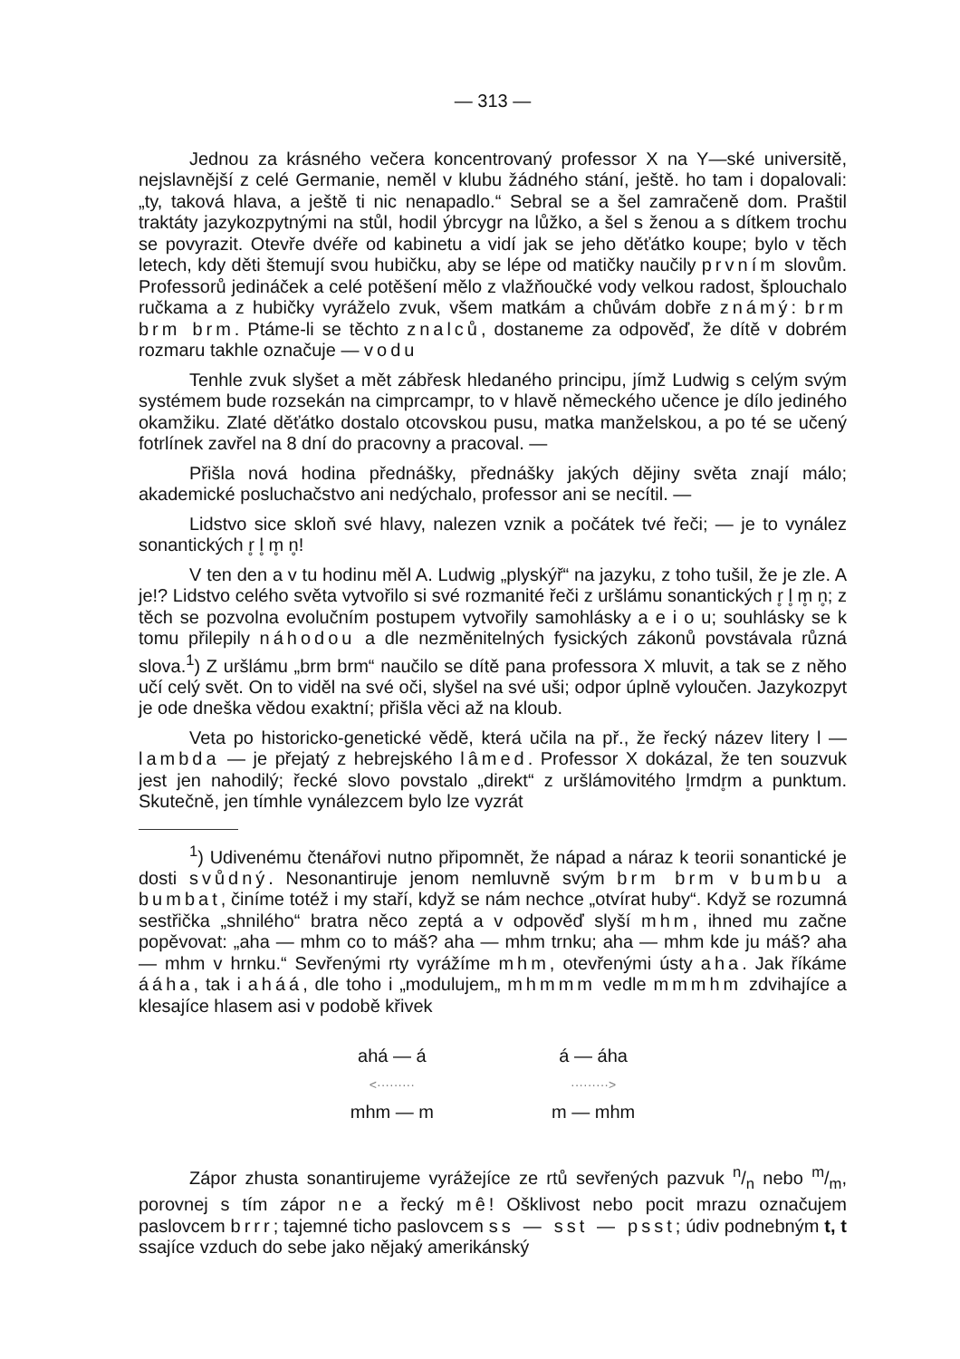— 313 —
Jednou za krásného večera koncentrovaný professor X na Y—ské universitě, nejslavnější z celé Germanie, neměl v klubu žádného stání, ještě. ho tam i dopalovali: „ty, taková hlava, a ještě ti nic nenapadlo.“ Sebral se a šel zamračeně dom. Praštil traktáty jazykozpytnými na stůl, hodil ýbrcygr na lůžko, a šel s ženou a s dítkem trochu se povyrazit. Otevře dvéře od kabinetu a vidí jak se jeho děťátko koupe; bylo v těch letech, kdy děti štemují svou hubičku, aby se lépe od matičky naučily prvním slovům. Professorů jedináček a celé potěšení mělo z vlažňoučké vody velkou radost, šplouchalo ručkama a z hubičky vyráželo zvuk, všem matkám a chůvám dobře známý: brm brm brm. Ptáme-li se těchto znalců, dostaneme za odpověď, že dítě v dobrém rozmaru takhle označuje — vodu
Tenhle zvuk slyšet a mět zábřesk hledaného principu, jímž Ludwig s celým svým systémem bude rozsekán na cimprcampr, to v hlavě německého učence je dílo jediného okamžiku. Zlaté děťátko dostalo otcovskou pusu, matka manželskou, a po té se učený fotrlínek zavřel na 8 dní do pracovny a pracoval. —
Přišla nová hodina přednášky, přednášky jakých dějiny světa znají málo; akademické posluchačstvo ani nedýchalo, professor ani se necítil. —
Lidstvo sice skloň své hlavy, nalezen vznik a počátek tvé řeči; — je to vynález sonantických r̥ l̥ m̥ n̥!
V ten den a v tu hodinu měl A. Ludwig „plyskýř“ na jazyku, z toho tušil, že je zle. A je!? Lidstvo celého světa vytvořilo si své rozmanité řeči z uršlámu sonantických r̥ l̥ m̥ n̥; z těch se pozvolna evolučním postupem vytvořily samohlásky a e i o u; souhlásky se k tomu přilepily náhodou a dle nezměnitelných fysických zákonů povstávala různá slova.<sup>1</sup>) Z uršlámu „brm brm“ naučilo se dítě pana professora X mluvit, a tak se z něho učí celý svět. On to viděl na své oči, slyšel na své uši; odpor úplně vyloučen. Jazykozpyt je ode dneška vědou exaktní; přišla věci až na kloub.
Veta po historicko-genetické vědě, která učila na př., že řecký název litery l — lambda — je přejatý z hebrejského lâmed. Professor X dokázal, že ten souzvuk jest jen nahodilý; řecké slovo povstalo „direkt“ z uršlámovitého l̥rmdr̥m a punktum. Skutečně, jen tímhle vynálezcem bylo lze vyzrát
<sup>1</sup>) Udivenému čtenářovi nutno připomnět, že nápad a náraz k teorii sonantické je dosti svůdný. Nesonantiruje jenom nemluvně svým brm brm v bumbu a bumbat, činíme totéž i my staří, když se nám nechce „otvírat huby“. Když se rozumná sestřička „shnilého“ bratra něco zeptá a v odpověď slyší mhm, ihned mu začne popěvovat: „aha — mhm co to máš? aha — mhm trnku; aha — mhm kde ju máš? aha — mhm v hrnku.“ Sevřenými rty vyrážíme mhm, otevřenými ústy aha. Jak říkáme ááha, tak i aháá, dle toho i „modulujem„ mhmmm vedle mmmhm zdvihajíce a klesajíce hlasem asi v podobě křivek
ahá — á
<·········
mhm — m
á — áha
·········>
m — mhm
Zápor zhusta sonantirujeme vyrážejíce ze rtů sevřených pazvuk n/n nebo m/m, porovnej s tím zápor ne a řecký mê! Ošklivost nebo pocit mrazu označujem paslovcem brrr; tajemné ticho paslovcem ss — sst — psst; údiv podnebným t, t ssajíce vzduch do sebe jako nějaký amerikánský